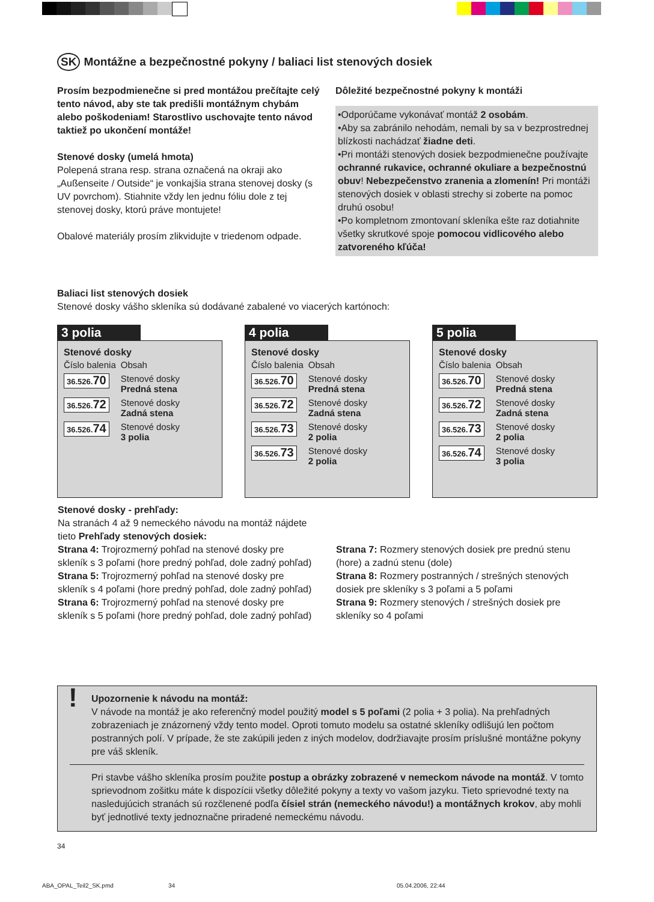SK Montážne a bezpečnostné pokyny / baliaci list stenových dosiek
Prosím bezpodmienečne si pred montážou prečítajte celý tento návod, aby ste tak predišli montážnym chybám alebo poškodeniam! Starostlivo uschovajte tento návod taktiež po ukončení montáže!
Stenové dosky (umelá hmota)
Polepená strana resp. strana označená na okraji ako „Außenseite / Outside“ je vonkajšia strana stenovej dosky (s UV povrchom). Stiahnite vždy len jednu fóliu dole z tej stenovej dosky, ktorú práve montujete!
Obalové materiály prosím zlikvidujte v triedenom odpade.
Dôležité bezpečnostné pokyny k montáži
•Odporúčame vykonávať montáž 2 osobám.
•Aby sa zabránilo nehodám, nemali by sa v bezprostrednej blízkosti nachádzať žiadne deti.
•Pri montáži stenových dosiek bezpodmienečne používajte ochranné rukavice, ochranné okuliare a bezpečnostnú obuv! Nebezpečenstvo zranenia a zlomenín! Pri montáži stenových dosiek v oblasti strechy si zoberte na pomoc druhú osobu!
•Po kompletnom zmontovaní skleníka ešte raz dotiahnite všetky skrutkové spoje pomocou vidlicového alebo zatvoreného kľúča!
Baliaci list stenových dosiek
Stenové dosky vášho skleníka sú dodávané zabalené vo viacerých kartónoch:
3 polia
Stenové dosky
| Číslo balenia | Obsah |
| 36.526. 70 | Stenové dosky Predná stena |
| 36.526. 72 | Stenové dosky Zadná stena |
| 36.526. 74 | Stenové dosky 3 polia |
4 polia
Stenové dosky
| Číslo balenia | Obsah |
| 36.526. 70 | Stenové dosky Predná stena |
| 36.526. 72 | Stenové dosky Zadná stena |
| 36.526. 73 | Stenové dosky 2 polia |
| 36.526. 73 | Stenové dosky 2 polia |
5 polia
Stenové dosky
| Číslo balenia | Obsah |
| 36.526. 70 | Stenové dosky Predná stena |
| 36.526. 72 | Stenové dosky Zadná stena |
| 36.526. 73 | Stenové dosky 2 polia |
| 36.526. 74 | Stenové dosky 3 polia |
Stenové dosky - prehľady:
Na stranách 4 až 9 nemeckého návodu na montáž nájdete tieto Prehľady stenových dosiek:
Strana 4: Trojrozmerný pohľad na stenové dosky pre skleník s 3 poľami (hore predný pohľad, dole zadný pohľad)
Strana 5: Trojrozmerný pohľad na stenové dosky pre skleník s 4 poľami (hore predný pohľad, dole zadný pohľad)
Strana 6: Trojrozmerný pohľad na stenové dosky pre skleník s 5 poľami (hore predný pohľad, dole zadný pohľad)
Strana 7: Rozmery stenových dosiek pre prednú stenu (hore) a zadnú stenu (dole)
Strana 8: Rozmery postranných / strešných stenových dosiek pre skleníky s 3 poľami a 5 poľami
Strana 9: Rozmery stenových / strešných dosiek pre skleníky so 4 poľami
!
Upozornenie k návodu na montáž:
V návode na montáž je ako referenčný model použitý model s 5 poľami (2 polia + 3 polia). Na prehľadných zobrazeniach je znázornený vždy tento model. Oproti tomuto modelu sa ostatné skleníky odlišujú len počtom postranných polí. V prípade, že ste zakúpili jeden z iných modelov, dodržiavajte prosím príslušné montážne pokyny pre váš skleník.
Pri stavbe vášho skleníka prosím použite postup a obrázky zobrazené v nemeckom návode na montáž. V tomto sprievodnom zošitku máte k dispozícii všetky dôležité pokyny a texty vo vašom jazyku. Tieto sprievodné texty na nasledujúcich stranách sú rozčlenené podľa čísiel strán (nemeckého návodu!) a montážnych krokov, aby mohli byť jednotlivé texty jednoznačne priradené nemeckému návodu.
34
ABA_OPAL_Teil2_SK.pmd 34 05.04.2006, 22:44